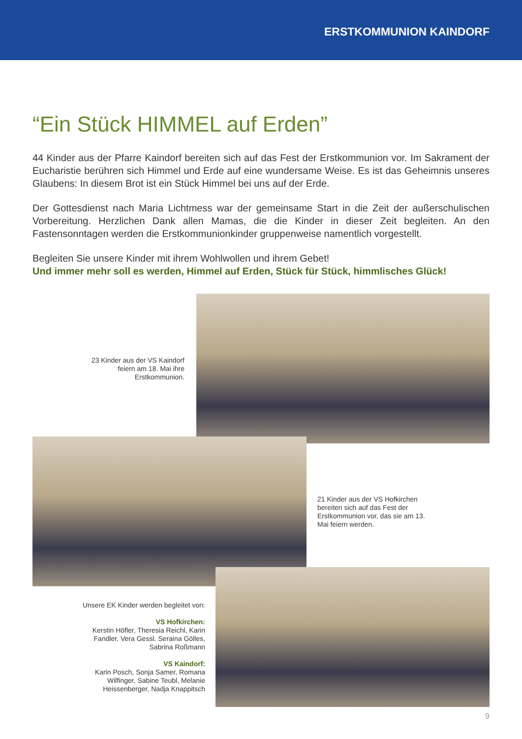ERSTKOMMUNION KAINDORF
“Ein Stück HIMMEL auf Erden”
44 Kinder aus der Pfarre Kaindorf bereiten sich auf das Fest der Erstkommunion vor. Im Sakrament der Eucharistie berühren sich Himmel und Erde auf eine wundersame Weise. Es ist das Geheimnis unseres Glaubens: In diesem Brot ist ein Stück Himmel bei uns auf der Erde.
Der Gottesdienst nach Maria Lichtmess war der gemeinsame Start in die Zeit der außerschulischen Vorbereitung. Herzlichen Dank allen Mamas, die die Kinder in dieser Zeit begleiten. An den Fastensonntagen werden die Erstkommunionkinder gruppenweise namentlich vorgestellt.
Begleiten Sie unsere Kinder mit ihrem Wohlwollen und ihrem Gebet!
Und immer mehr soll es werden, Himmel auf Erden, Stück für Stück, himmlisches Glück!
23 Kinder aus der VS Kaindorf feiern am 18. Mai ihre Erstkommunion.
21 Kinder aus der VS Hofkirchen bereiten sich auf das Fest der Erstkommunion vor, das sie am 13. Mai feiern werden.
Unsere EK Kinder werden begleitet von:
VS Hofkirchen:
Kerstin Höfler, Theresia Reichl, Karin Fandler, Vera Gessl. Seraina Gölles, Sabrina Roßmann
VS Kaindorf:
Karin Posch, Sonja Samer, Romana Wilfinger, Sabine Teubl, Melanie Heissenberger, Nadja Knappitsch
9